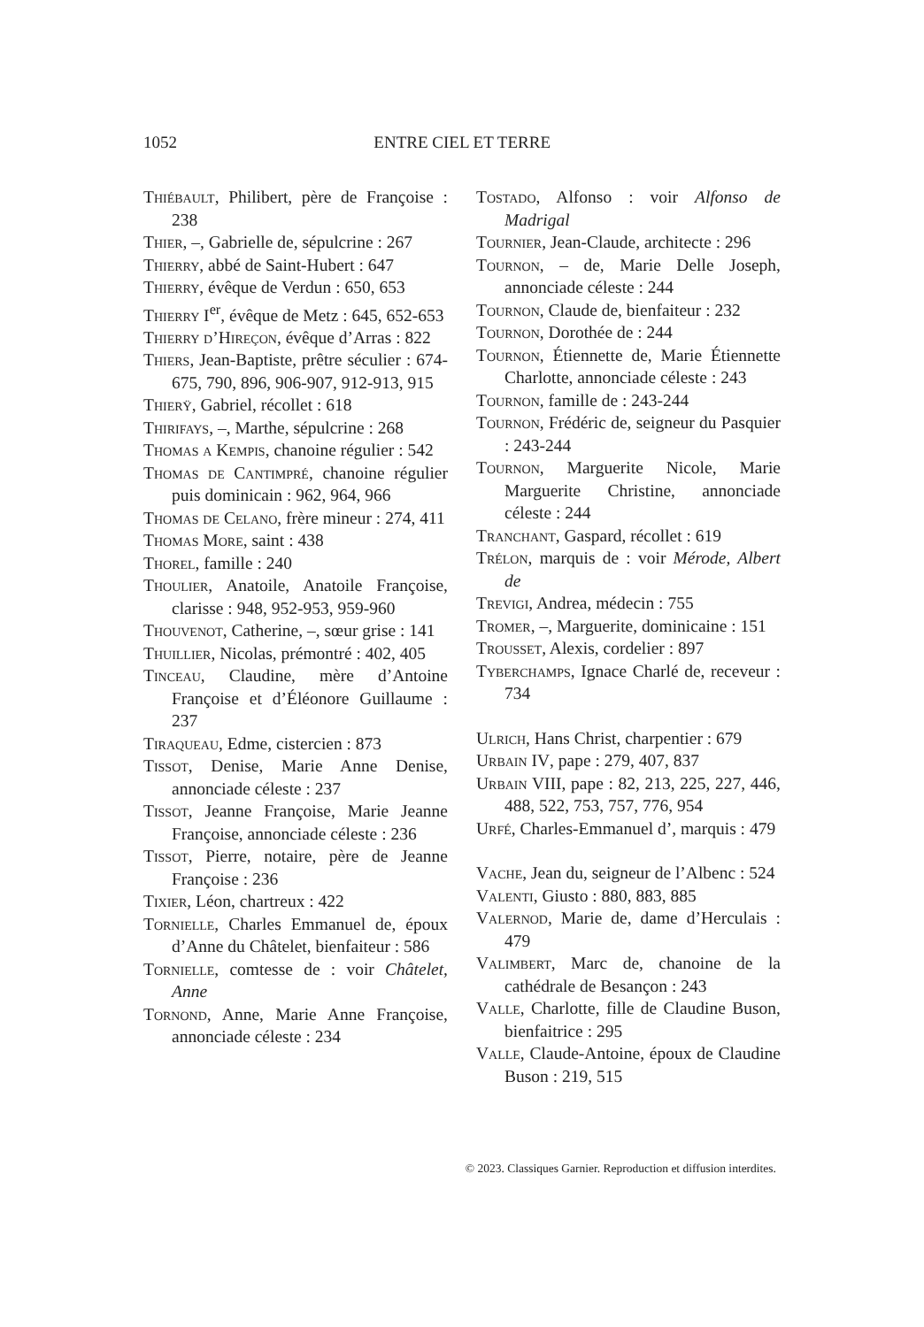1052 ENTRE CIEL ET TERRE
Thiébault, Philibert, père de Françoise : 238
Thier, –, Gabrielle de, sépulcrine : 267
Thierry, abbé de Saint-Hubert : 647
Thierry, évêque de Verdun : 650, 653
Thierry I<sup>er</sup>, évêque de Metz : 645, 652-653
Thierry d’Hireçon, évêque d’Arras : 822
Thiers, Jean-Baptiste, prêtre séculier : 674-675, 790, 896, 906-907, 912-913, 915
Thierÿ, Gabriel, récollet : 618
Thirifays, –, Marthe, sépulcrine : 268
Thomas a Kempis, chanoine régulier : 542
Thomas de Cantimpré, chanoine régulier puis dominicain : 962, 964, 966
Thomas de Celano, frère mineur : 274, 411
Thomas More, saint : 438
Thorel, famille : 240
Thoulier, Anatoile, Anatoile Françoise, clarisse : 948, 952-953, 959-960
Thouvenot, Catherine, –, sœur grise : 141
Thuillier, Nicolas, prémontré : 402, 405
Tinceau, Claudine, mère d’Antoine Françoise et d’Éléonore Guillaume : 237
Tiraqueau, Edme, cistercien : 873
Tissot, Denise, Marie Anne Denise, annonciade céleste : 237
Tissot, Jeanne Françoise, Marie Jeanne Françoise, annonciade céleste : 236
Tissot, Pierre, notaire, père de Jeanne Françoise : 236
Tixier, Léon, chartreux : 422
Tornielle, Charles Emmanuel de, époux d’Anne du Châtelet, bienfaiteur : 586
Tornielle, comtesse de : voir Châtelet, Anne
Tornond, Anne, Marie Anne Françoise, annonciade céleste : 234
Tostado, Alfonso : voir Alfonso de Madrigal
Tournier, Jean-Claude, architecte : 296
Tournon, – de, Marie Delle Joseph, annonciade céleste : 244
Tournon, Claude de, bienfaiteur : 232
Tournon, Dorothée de : 244
Tournon, Étiennette de, Marie Étiennette Charlotte, annonciade céleste : 243
Tournon, famille de : 243-244
Tournon, Frédéric de, seigneur du Pasquier : 243-244
Tournon, Marguerite Nicole, Marie Marguerite Christine, annonciade céleste : 244
Tranchant, Gaspard, récollet : 619
Trélon, marquis de : voir Mérode, Albert de
Trevigi, Andrea, médecin : 755
Tromer, –, Marguerite, dominicaine : 151
Trousset, Alexis, cordelier : 897
Tyberchamps, Ignace Charlé de, receveur : 734
Ulrich, Hans Christ, charpentier : 679
Urbain IV, pape : 279, 407, 837
Urbain VIII, pape : 82, 213, 225, 227, 446, 488, 522, 753, 757, 776, 954
Urfé, Charles-Emmanuel d’, marquis : 479
Vache, Jean du, seigneur de l’Albenc : 524
Valenti, Giusto : 880, 883, 885
Valernod, Marie de, dame d’Herculais : 479
Valimbert, Marc de, chanoine de la cathédrale de Besançon : 243
Valle, Charlotte, fille de Claudine Buson, bienfaitrice : 295
Valle, Claude-Antoine, époux de Claudine Buson : 219, 515
© 2023. Classiques Garnier. Reproduction et diffusion interdites.